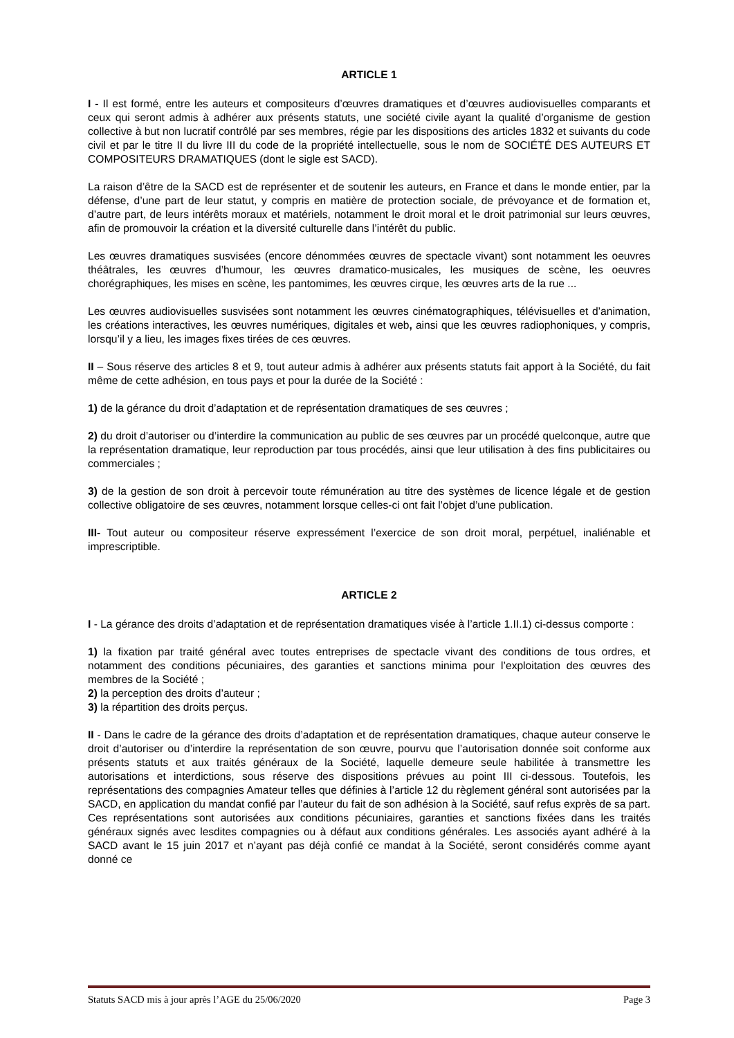ARTICLE 1
I - Il est formé, entre les auteurs et compositeurs d’œuvres dramatiques et d’œuvres audiovisuelles comparants et ceux qui seront admis à adhérer aux présents statuts, une société civile ayant la qualité d’organisme de gestion collective à but non lucratif contrôlé par ses membres, régie par les dispositions des articles 1832 et suivants du code civil et par le titre II du livre III du code de la propriété intellectuelle, sous le nom de SOCIÉTÉ DES AUTEURS ET COMPOSITEURS DRAMATIQUES (dont le sigle est SACD).
La raison d’être de la SACD est de représenter et de soutenir les auteurs, en France et dans le monde entier, par la défense, d’une part de leur statut, y compris en matière de protection sociale, de prévoyance et de formation et, d’autre part, de leurs intérêts moraux et matériels, notamment le droit moral et le droit patrimonial sur leurs œuvres, afin de promouvoir la création et la diversité culturelle dans l’intérêt du public.
Les œuvres dramatiques susvisées (encore dénommées œuvres de spectacle vivant) sont notamment les oeuvres théâtrales, les œuvres d’humour, les œuvres dramatico-musicales, les musiques de scène, les oeuvres chorégraphiques, les mises en scène, les pantomimes, les œuvres cirque, les œuvres arts de la rue ...
Les œuvres audiovisuelles susvisées sont notamment les œuvres cinématographiques, télévisuelles et d’animation, les créations interactives, les œuvres numériques, digitales et web, ainsi que les œuvres radiophoniques, y compris, lorsqu’il y a lieu, les images fixes tirées de ces œuvres.
II – Sous réserve des articles 8 et 9, tout auteur admis à adhérer aux présents statuts fait apport à la Société, du fait même de cette adhésion, en tous pays et pour la durée de la Société :
1) de la gérance du droit d’adaptation et de représentation dramatiques de ses œuvres ;
2) du droit d’autoriser ou d’interdire la communication au public de ses œuvres par un procédé quelconque, autre que la représentation dramatique, leur reproduction par tous procédés, ainsi que leur utilisation à des fins publicitaires ou commerciales ;
3) de la gestion de son droit à percevoir toute rémunération au titre des systèmes de licence légale et de gestion collective obligatoire de ses œuvres, notamment lorsque celles-ci ont fait l’objet d’une publication.
III- Tout auteur ou compositeur réserve expressément l’exercice de son droit moral, perpétuel, inaliénable et imprescriptible.
ARTICLE 2
I - La gérance des droits d’adaptation et de représentation dramatiques visée à l’article 1.II.1) ci-dessus comporte :
1) la fixation par traité général avec toutes entreprises de spectacle vivant des conditions de tous ordres, et notamment des conditions pécuniaires, des garanties et sanctions minima pour l’exploitation des œuvres des membres de la Société ;
2) la perception des droits d’auteur ;
3) la répartition des droits perçus.
II - Dans le cadre de la gérance des droits d’adaptation et de représentation dramatiques, chaque auteur conserve le droit d’autoriser ou d’interdire la représentation de son œuvre, pourvu que l’autorisation donnée soit conforme aux présents statuts et aux traités généraux de la Société, laquelle demeure seule habilitée à transmettre les autorisations et interdictions, sous réserve des dispositions prévues au point III ci-dessous. Toutefois, les représentations des compagnies Amateur telles que définies à l’article 12 du règlement général sont autorisées par la SACD, en application du mandat confié par l’auteur du fait de son adhésion à la Société, sauf refus exprès de sa part. Ces représentations sont autorisées aux conditions pécuniaires, garanties et sanctions fixées dans les traités généraux signés avec lesdites compagnies ou à défaut aux conditions générales. Les associés ayant adhéré à la SACD avant le 15 juin 2017 et n’ayant pas déjà confié ce mandat à la Société, seront considérés comme ayant donné ce
Statuts SACD mis à jour après l’AGE du 25/06/2020 Page 3